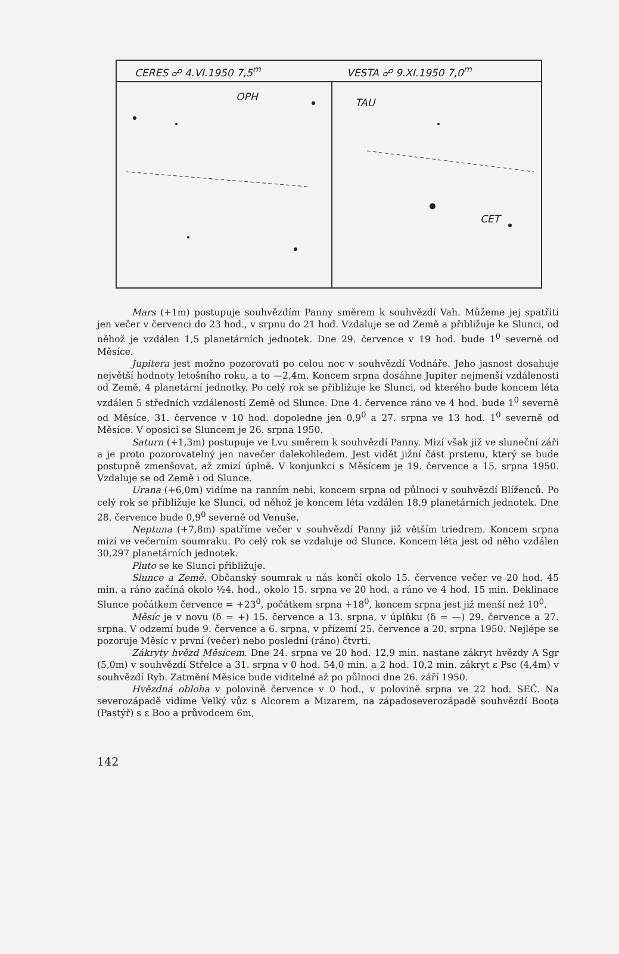CERES ☍ 4.VI.1950 7,5<sup>m</sup> VESTA ☍ 9.XI.1950 7,0<sup>m</sup>
OPH TAU
CET
Mars (+1m) postupuje souhvězdím Panny směrem k souhvězdí Vah. Můžeme jej spatřiti jen večer v červenci do 23 hod., v srpnu do 21 hod. Vzdaluje se od Země a přibližuje ke Slunci, od něhož je vzdálen 1,5 planetárních jednotek. Dne 29. července v 19 hod. bude 1<sup>0</sup> severně od Měsíce.
Jupitera jest možno pozorovati po celou noc v souhvězdí Vodnáře. Jeho jasnost dosahuje největší hodnoty letošního roku, a to —2,4m. Koncem srpna dosáhne Jupiter nejmenší vzdálenosti od Země, 4 planetární jednotky. Po celý rok se přibližuje ke Slunci, od kterého bude koncem léta vzdálen 5 středních vzdáleností Země od Slunce. Dne 4. července ráno ve 4 hod. bude 1<sup>0</sup> severně od Měsíce, 31. července v 10 hod. dopoledne jen 0,9<sup>0</sup> a 27. srpna ve 13 hod. 1<sup>0</sup> severně od Měsíce. V oposici se Sluncem je 26. srpna 1950.
Saturn (+1,3m) postupuje ve Lvu směrem k souhvězdí Panny. Mizí však již ve sluneční záři a je proto pozorovatelný jen navečer dalekohledem. Jest vidět jižní část prstenu, který se bude postupně zmenšovat, až zmizí úplně. V konjunkci s Měsícem je 19. července a 15. srpna 1950. Vzdaluje se od Země i od Slunce.
Urana (+6,0m) vidíme na ranním nebi, koncem srpna od půlnoci v souhvězdí Blíženců. Po celý rok se přibližuje ke Slunci, od něhož je koncem léta vzdálen 18,9 planetárních jednotek. Dne 28. července bude 0,9<sup>0</sup> severně od Venuše.
Neptuna (+7,8m) spatříme večer v souhvězdí Panny již větším triedrem. Koncem srpna mizí ve večerním soumraku. Po celý rok se vzdaluje od Slunce. Koncem léta jest od něho vzdálen 30,297 planetárních jednotek.
Pluto se ke Slunci přibližuje.
Slunce a Země. Občanský soumrak u nás končí okolo 15. července večer ve 20 hod. 45 min. a ráno začíná okolo ½4. hod., okolo 15. srpna ve 20 hod. a ráno ve 4 hod. 15 min. Deklinace Slunce počátkem července = +23<sup>0</sup>, počátkem srpna +18<sup>0</sup>, koncem srpna jest již menší než 10<sup>0</sup>.
Měsíc je v novu (δ = +) 15. července a 13. srpna, v úplňku (δ = —) 29. července a 27. srpna. V odzemí bude 9. července a 6. srpna, v přízemí 25. července a 20. srpna 1950. Nejlépe se pozoruje Měsíc v první (večer) nebo poslední (ráno) čtvrti.
Zákryty hvězd Měsícem. Dne 24. srpna ve 20 hod. 12,9 min. nastane zákryt hvězdy A Sgr (5,0m) v souhvězdí Střelce a 31. srpna v 0 hod. 54,0 min. a 2 hod. 10,2 min. zákryt ε Psc (4,4m) v souhvězdí Ryb. Zatmění Měsíce bude viditelné až po půlnoci dne 26. září 1950.
Hvězdná obloha v polovině července v 0 hod., v polovině srpna ve 22 hod. SEČ. Na severozápadě vidíme Velký vůz s Alcorem a Mizarem, na západoseverozápadě souhvězdí Boota (Pastýř) s ε Boo a průvodcem 6m,
142